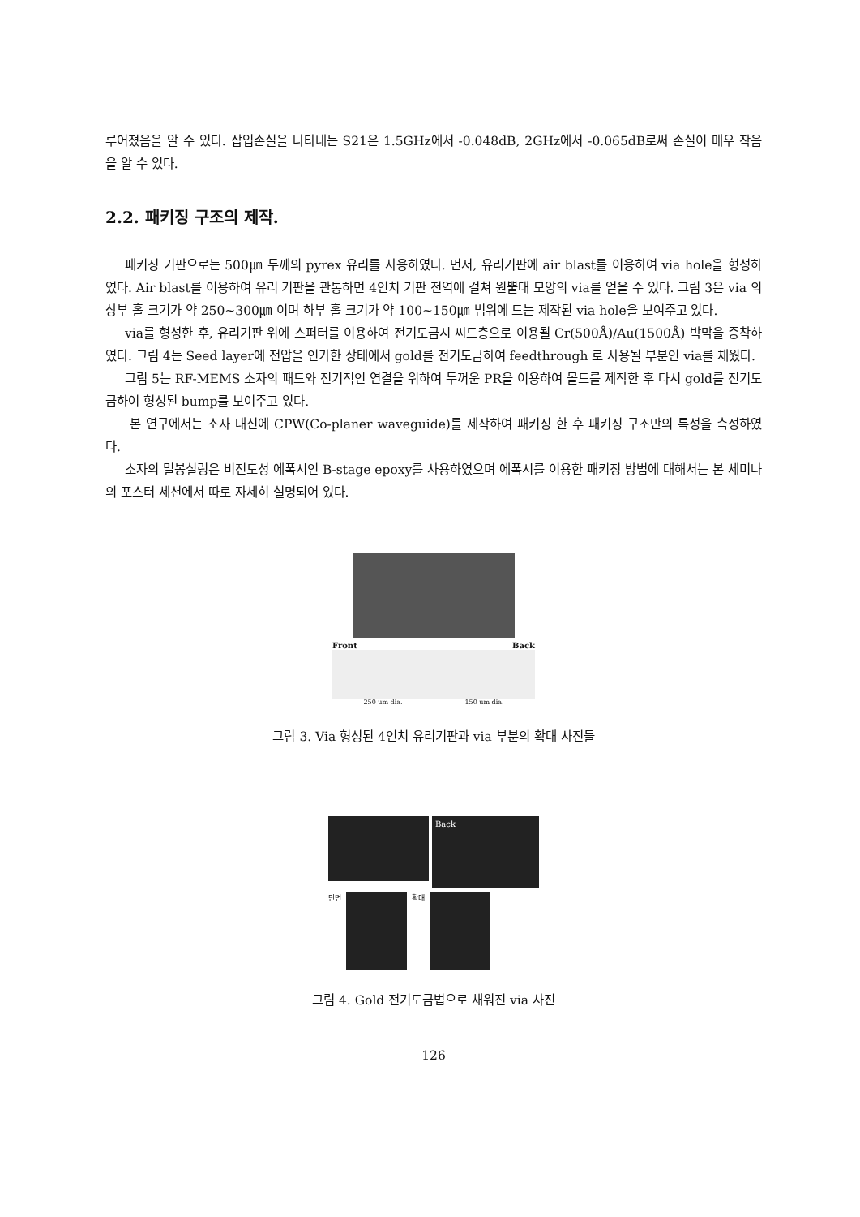루어졌음을 알 수 있다. 삽입손실을 나타내는 S21은 1.5GHz에서 -0.048dB, 2GHz에서 -0.065dB로써 손실이 매우 작음을 알 수 있다.
2.2. 패키징 구조의 제작.
패키징 기판으로는 500㎛ 두께의 pyrex 유리를 사용하였다. 먼저, 유리기판에 air blast를 이용하여 via hole을 형성하였다. Air blast를 이용하여 유리 기판을 관통하면 4인치 기판 전역에 걸쳐 원뿔대 모양의 via를 얻을 수 있다. 그림 3은 via 의 상부 홀 크기가 약 250~300㎛ 이며 하부 홀 크기가 약 100~150㎛ 범위에 드는 제작된 via hole을 보여주고 있다.
via를 형성한 후, 유리기판 위에 스퍼터를 이용하여 전기도금시 씨드층으로 이용될 Cr(500Å)/Au(1500Å) 박막을 증착하였다. 그림 4는 Seed layer에 전압을 인가한 상태에서 gold를 전기도금하여 feedthrough 로 사용될 부분인 via를 채웠다.
그림 5는 RF-MEMS 소자의 패드와 전기적인 연결을 위하여 두꺼운 PR을 이용하여 몰드를 제작한 후 다시 gold를 전기도금하여 형성된 bump를 보여주고 있다.
본 연구에서는 소자 대신에 CPW(Co-planer waveguide)를 제작하여 패키징 한 후 패키징 구조만의 특성을 측정하였다.
소자의 밀봉실링은 비전도성 에폭시인 B-stage epoxy를 사용하였으며 에폭시를 이용한 패키징 방법에 대해서는 본 세미나의 포스터 세션에서 따로 자세히 설명되어 있다.
Front Back
250 um dia. 150 um dia.
그림 3. Via 형성된 4인치 유리기판과 via 부분의 확대 사진들
Back
단면 확대
그림 4. Gold 전기도금법으로 채워진 via 사진
126